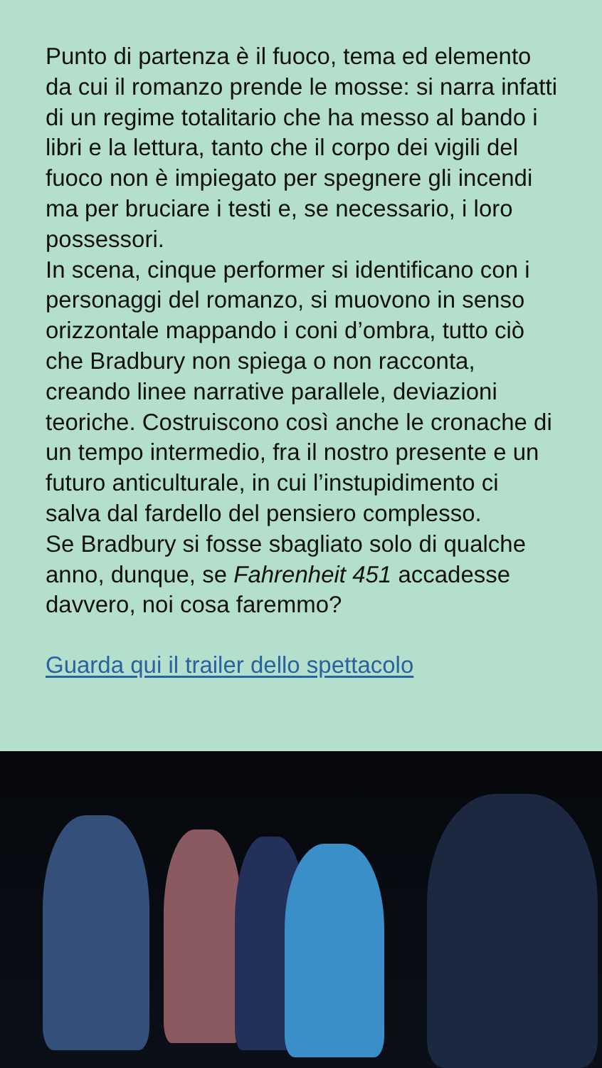Punto di partenza è il fuoco, tema ed elemento da cui il romanzo prende le mosse: si narra infatti di un regime totalitario che ha messo al bando i libri e la lettura, tanto che il corpo dei vigili del fuoco non è impiegato per spegnere gli incendi ma per bruciare i testi e, se necessario, i loro possessori.
In scena, cinque performer si identificano con i personaggi del romanzo, si muovono in senso orizzontale mappando i coni d’ombra, tutto ciò che Bradbury non spiega o non racconta, creando linee narrative parallele, deviazioni teoriche. Costruiscono così anche le cronache di un tempo intermedio, fra il nostro presente e un futuro anticulturale, in cui l’instupidimento ci salva dal fardello del pensiero complesso.
Se Bradbury si fosse sbagliato solo di qualche anno, dunque, se Fahrenheit 451 accadesse davvero, noi cosa faremmo?
Guarda qui il trailer dello spettacolo